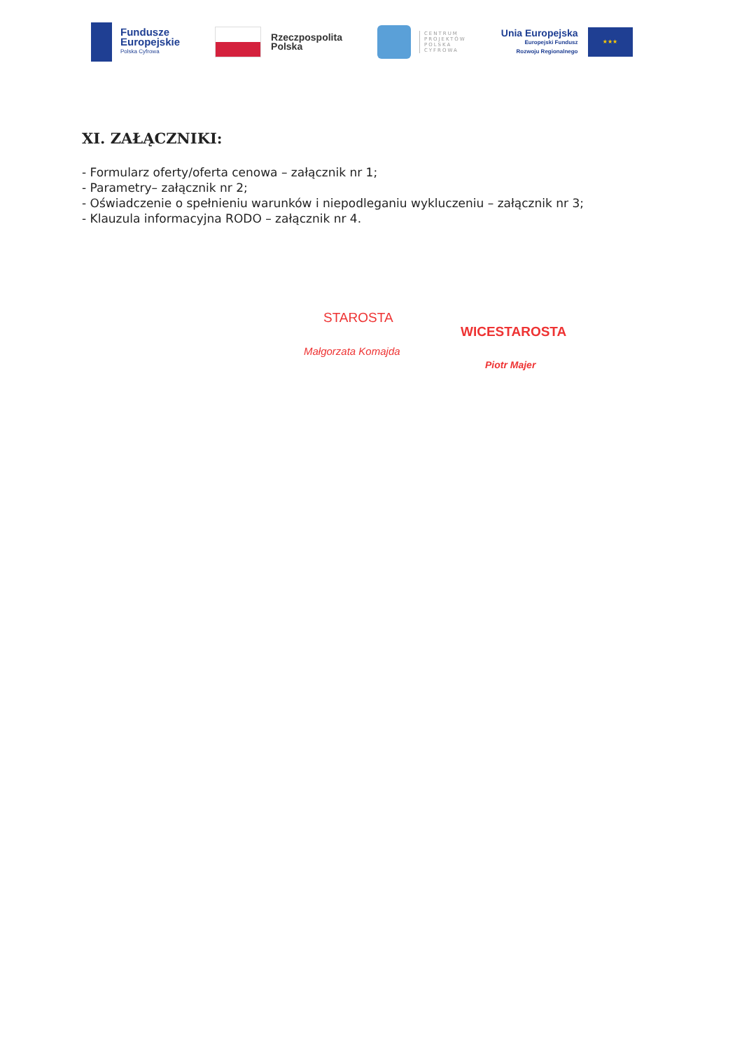Fundusze
Europejskie
Polska Cyfrowa
Rzeczpospolita
Polska
CENTRUM
PROJEKTÓW
POLSKA
CYFROWA
Unia Europejska
Europejski Fundusz
Rozwoju Regionalnego
★★★
XI. ZAŁĄCZNIKI:
- Formularz oferty/oferta cenowa – załącznik nr 1;
- Parametry– załącznik nr 2;
- Oświadczenie o spełnieniu warunków i niepodleganiu wykluczeniu – załącznik nr 3;
- Klauzula informacyjna RODO – załącznik nr 4.
STAROSTA
Małgorzata Komajda
WICESTAROSTA
Piotr Majer